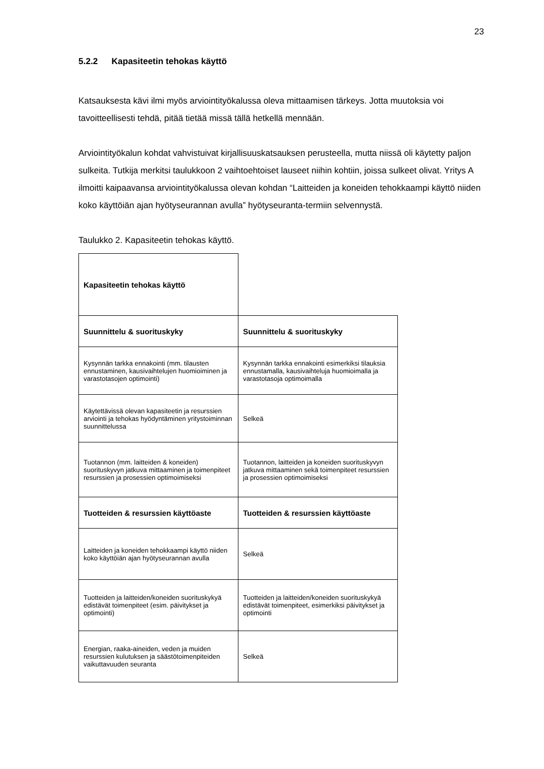23
5.2.2 Kapasiteetin tehokas käyttö
Katsauksesta kävi ilmi myös arviointityökalussa oleva mittaamisen tärkeys. Jotta muutoksia voi tavoitteellisesti tehdä, pitää tietää missä tällä hetkellä mennään.
Arviointityökalun kohdat vahvistuivat kirjallisuuskatsauksen perusteella, mutta niissä oli käytetty paljon sulkeita. Tutkija merkitsi taulukkoon 2 vaihtoehtoiset lauseet niihin kohtiin, joissa sulkeet olivat. Yritys A ilmoitti kaipaavansa arviointityökalussa olevan kohdan “Laitteiden ja koneiden tehokkaampi käyttö niiden koko käyttöiän ajan hyötyseurannan avulla” hyötyseuranta-termiin selvennystä.
Taulukko 2. Kapasiteetin tehokas käyttö.
| Kapasiteetin tehokas käyttö | |
| Suunnittelu & suorituskyky | Suunnittelu & suorituskyky |
| Kysynnän tarkka ennakointi (mm. tilausten ennustaminen, kausivaihtelujen huomioiminen ja varastotasojen optimointi) | Kysynnän tarkka ennakointi esimerkiksi tilauksia ennustamalla, kausivaihteluja huomioimalla ja varastotasoja optimoimalla |
| Käytettävissä olevan kapasiteetin ja resurssien arviointi ja tehokas hyödyntäminen yritystoiminnan suunnittelussa | Selkeä |
| Tuotannon (mm. laitteiden & koneiden) suorituskyvyn jatkuva mittaaminen ja toimenpiteet resurssien ja prosessien optimoimiseksi | Tuotannon, laitteiden ja koneiden suorituskyvyn jatkuva mittaaminen sekä toimenpiteet resurssien ja prosessien optimoimiseksi |
| Tuotteiden & resurssien käyttöaste | Tuotteiden & resurssien käyttöaste |
| Laitteiden ja koneiden tehokkaampi käyttö niiden koko käyttöiän ajan hyötyseurannan avulla | Selkeä |
| Tuotteiden ja laitteiden/koneiden suorituskykyä edistävät toimenpiteet (esim. päivitykset ja optimointi) | Tuotteiden ja laitteiden/koneiden suorituskykyä edistävät toimenpiteet, esimerkiksi päivitykset ja optimointi |
| Energian, raaka-aineiden, veden ja muiden resurssien kulutuksen ja säästötoimenpiteiden vaikuttavuuden seuranta | Selkeä |